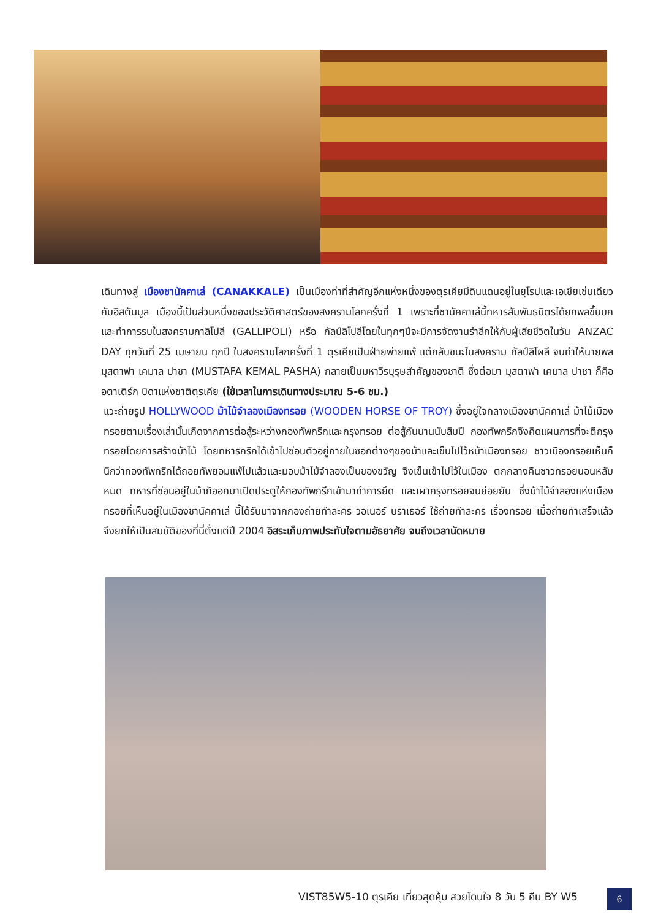เดินทางสู่ เมืองชานัคคาเล่ (CANAKKALE) เป็นเมืองท่าที่สำคัญอีกแห่งหนึ่งของตุรเคียมีดินแดนอยู่ในยุโรปและเอเชียเช่นเดียวกับอิสตันบูล เมืองนี้เป็นส่วนหนึ่งของประวัติศาสตร์ของสงครามโลกครั้งที่ 1 เพราะที่ชานัคคาเล่นี้ทหารสัมพันธมิตรได้ยกพลขึ้นบกและทำการรบในสงครามกาลิโปลี (GALLIPOLI) หรือ กัลป์ลิโปลีโดยในทุกๆปีจะมีการจัดงานรำลึกให้กับผู้เสียชีวิตในวัน ANZAC DAY ทุกวันที่ 25 เมษายน ทุกปี ในสงครามโลกครั้งที่ 1 ตุรเคียเป็นฝ่ายพ่ายแพ้ แต่กลับชนะในสงคราม กัลป์ลิโผลี จนทำให้นายพล มุสตาฟา เคมาล ปาชา (MUSTAFA KEMAL PASHA) กลายเป็นมหาวีรบุรุษสำคัญของชาติ ซึ่งต่อมา มุสตาฟา เคมาล ปาชา ก็คือ อตาเติร์ก บิดาแห่งชาติตุรเคีย (ใช้เวลาในการเดินทางประมาณ 5-6 ชม.)
แวะถ่ายรูป HOLLYWOOD ม้าไม้จำลองเมืองทรอย (WOODEN HORSE OF TROY) ซึ่งอยู่ใจกลางเมืองชานัคคาเล่ ม้าไม้เมืองทรอยตามเรื่องเล่านั้นเกิดจากการต่อสู้ระหว่างกองทัพกรีกและกรุงทรอย ต่อสู้กันนานนับสิบปี กองทัพกรีกจึงคิดแผนการที่จะตีกรุงทรอยโดยการสร้างม้าไม้ โดยทหารกรีกได้เข้าไปซ่อนตัวอยู่ภายในซอกต่างๆของม้าและเข็นไปไว้หน้าเมืองทรอย ชาวเมืองทรอยเห็นก็นึกว่ากองทัพกรีกได้ถอยทัพยอมแพ้ไปแล้วและมอบม้าไม้จำลองเป็นของขวัญ จึงเข็นเข้าไปไว้ในเมือง ตกกลางคืนชาวทรอยนอนหลับหมด ทหารที่ซ่อนอยู่ในม้าก็ออกมาเปิดประตูให้กองทัพกรีกเข้ามาทำการยึด และเผากรุงทรอยจนย่อยยับ ซึ่งม้าไม้จำลองแห่งเมืองทรอยที่เห็นอยู่ในเมืองชานัคคาเล่ นี้ได้รับมาจากกองถ่ายทำละคร วอเนอร์ บราเธอร์ ใช้ถ่ายทำละคร เรื่องทรอย เมื่อถ่ายทำเสร็จแล้วจึงยกให้เป็นสมบัติของที่นี่ตั้งแต่ปี 2004 อิสระเก็บภาพประทับใจตามอัธยาศัย จนถึงเวลานัดหมาย
VIST85W5-10 ตุรเคีย เที่ยวสุดคุ้ม สวยโดนใจ 8 วัน 5 คืน BY W5
6